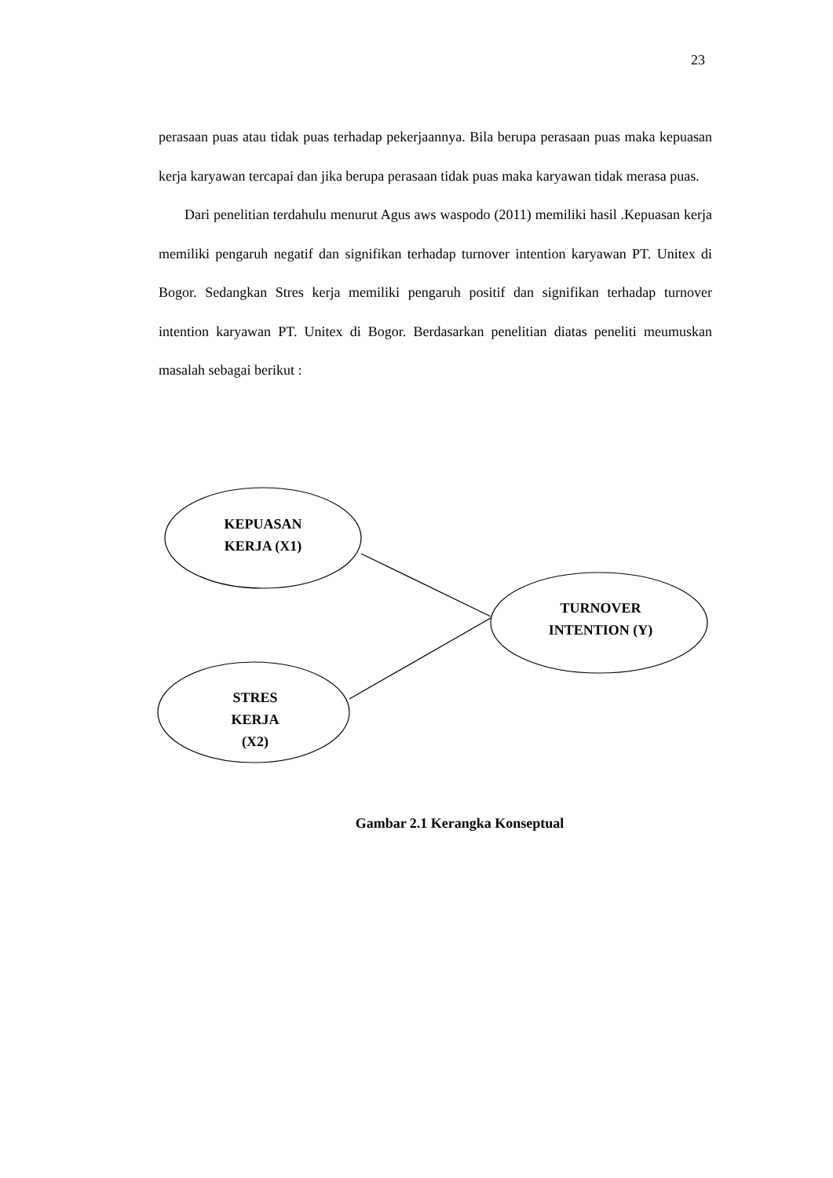23
perasaan puas atau tidak puas terhadap pekerjaannya. Bila berupa perasaan puas maka kepuasan kerja karyawan tercapai dan jika berupa perasaan tidak puas maka karyawan tidak merasa puas.
Dari penelitian terdahulu menurut Agus aws waspodo (2011) memiliki hasil .Kepuasan kerja memiliki pengaruh negatif dan signifikan terhadap turnover intention karyawan PT. Unitex di Bogor. Sedangkan Stres kerja memiliki pengaruh positif dan signifikan terhadap turnover intention karyawan PT. Unitex di Bogor. Berdasarkan penelitian diatas peneliti meumuskan masalah sebagai berikut :
KEPUASAN
KERJA (X1)
TURNOVER
INTENTION (Y)
STRES
KERJA
(X2)
Gambar 2.1 Kerangka Konseptual